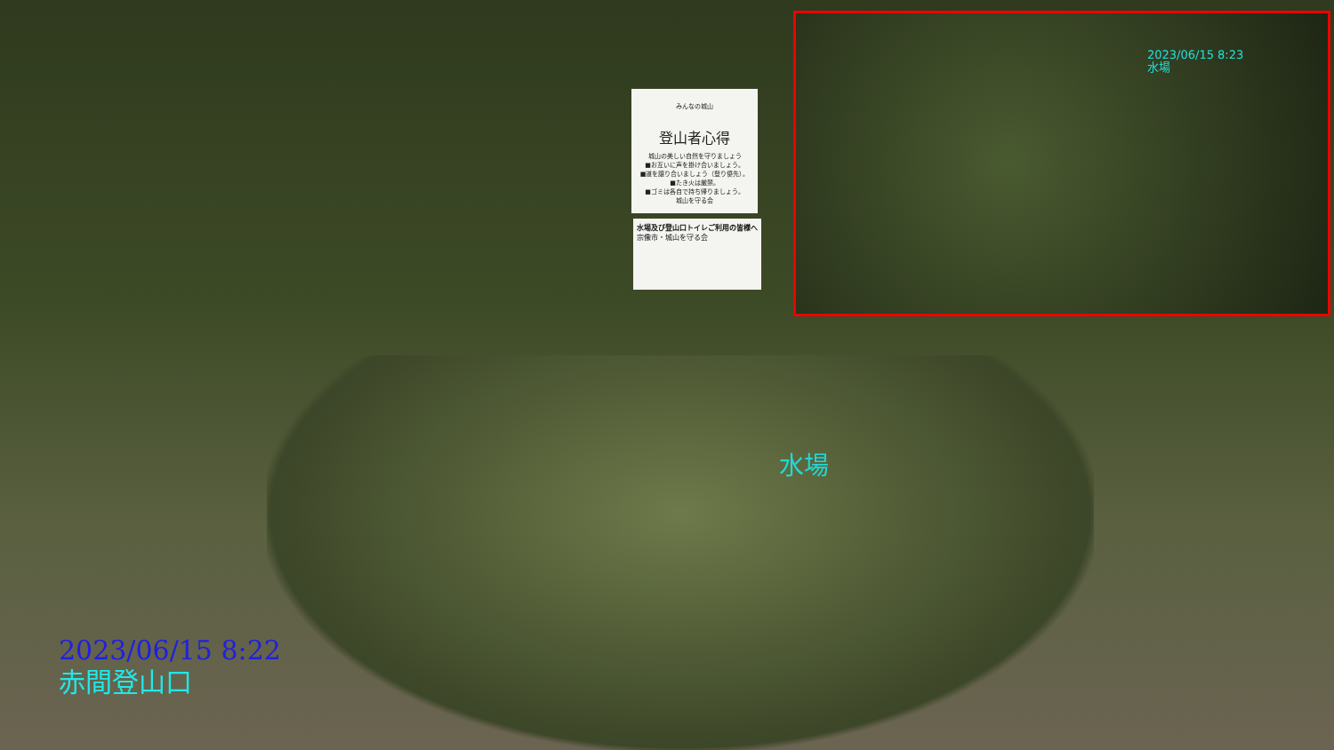みんなの城山
登山者心得
城山の美しい自然を守りましょう
■お互いに声を掛け合いましょう。
■道を譲り合いましょう（登り優先）。
■たき火は厳禁。
■ゴミは各自で持ち帰りましょう。
城山を守る会
水場及び登山口トイレご利用の皆様へ
宗像市・城山を守る会
水場
2023/06/15 8:23
水場
2023/06/15 8:22
赤間登山口